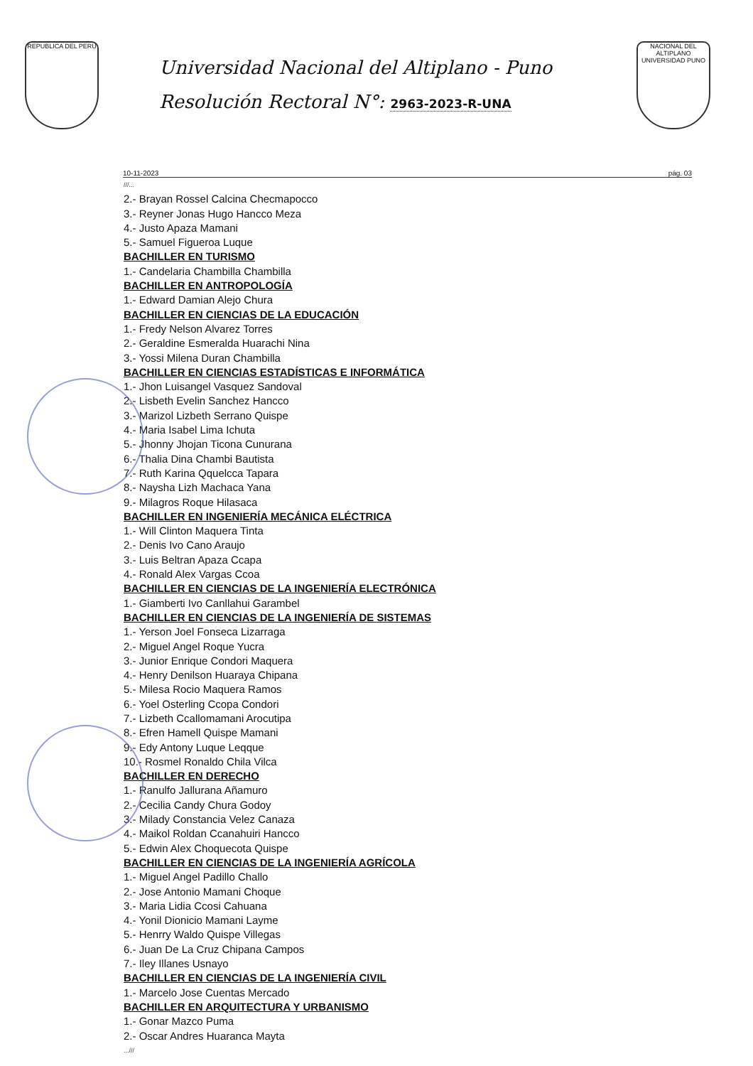REPUBLICA DEL PERU
Universidad Nacional del Altiplano - Puno
Resolución Rectoral N°: 2963-2023-R-UNA
NACIONAL DEL ALTIPLANO UNIVERSIDAD PUNO
10-11-2023 pág. 03
///...
2.- Brayan Rossel Calcina Checmapocco
3.- Reyner Jonas Hugo Hancco Meza
4.- Justo Apaza Mamani
5.- Samuel Figueroa Luque
BACHILLER EN TURISMO
1.- Candelaria Chambilla Chambilla
BACHILLER EN ANTROPOLOGÍA
1.- Edward Damian Alejo Chura
BACHILLER EN CIENCIAS DE LA EDUCACIÓN
1.- Fredy Nelson Alvarez Torres
2.- Geraldine Esmeralda Huarachi Nina
3.- Yossi Milena Duran Chambilla
BACHILLER EN CIENCIAS ESTADÍSTICAS E INFORMÁTICA
1.- Jhon Luisangel Vasquez Sandoval
2.- Lisbeth Evelin Sanchez Hancco
3.- Marizol Lizbeth Serrano Quispe
4.- Maria Isabel Lima Ichuta
5.- Jhonny Jhojan Ticona Cunurana
6.- Thalia Dina Chambi Bautista
7.- Ruth Karina Qquelcca Tapara
8.- Naysha Lizh Machaca Yana
9.- Milagros Roque Hilasaca
BACHILLER EN INGENIERÍA MECÁNICA ELÉCTRICA
1.- Will Clinton Maquera Tinta
2.- Denis Ivo Cano Araujo
3.- Luis Beltran Apaza Ccapa
4.- Ronald Alex Vargas Ccoa
BACHILLER EN CIENCIAS DE LA INGENIERÍA ELECTRÓNICA
1.- Giamberti Ivo Canllahui Garambel
BACHILLER EN CIENCIAS DE LA INGENIERÍA DE SISTEMAS
1.- Yerson Joel Fonseca Lizarraga
2.- Miguel Angel Roque Yucra
3.- Junior Enrique Condori Maquera
4.- Henry Denilson Huaraya Chipana
5.- Milesa Rocio Maquera Ramos
6.- Yoel Osterling Ccopa Condori
7.- Lizbeth Ccallomamani Arocutipa
8.- Efren Hamell Quispe Mamani
9.- Edy Antony Luque Leqque
10.- Rosmel Ronaldo Chila Vilca
BACHILLER EN DERECHO
1.- Ranulfo Jallurana Añamuro
2.- Cecilia Candy Chura Godoy
3.- Milady Constancia Velez Canaza
4.- Maikol Roldan Ccanahuiri Hancco
5.- Edwin Alex Choquecota Quispe
BACHILLER EN CIENCIAS DE LA INGENIERÍA AGRÍCOLA
1.- Miguel Angel Padillo Challo
2.- Jose Antonio Mamani Choque
3.- Maria Lidia Ccosi Cahuana
4.- Yonil Dionicio Mamani Layme
5.- Henrry Waldo Quispe Villegas
6.- Juan De La Cruz Chipana Campos
7.- Iley Illanes Usnayo
BACHILLER EN CIENCIAS DE LA INGENIERÍA CIVIL
1.- Marcelo Jose Cuentas Mercado
BACHILLER EN ARQUITECTURA Y URBANISMO
1.- Gonar Mazco Puma
2.- Oscar Andres Huaranca Mayta
...///